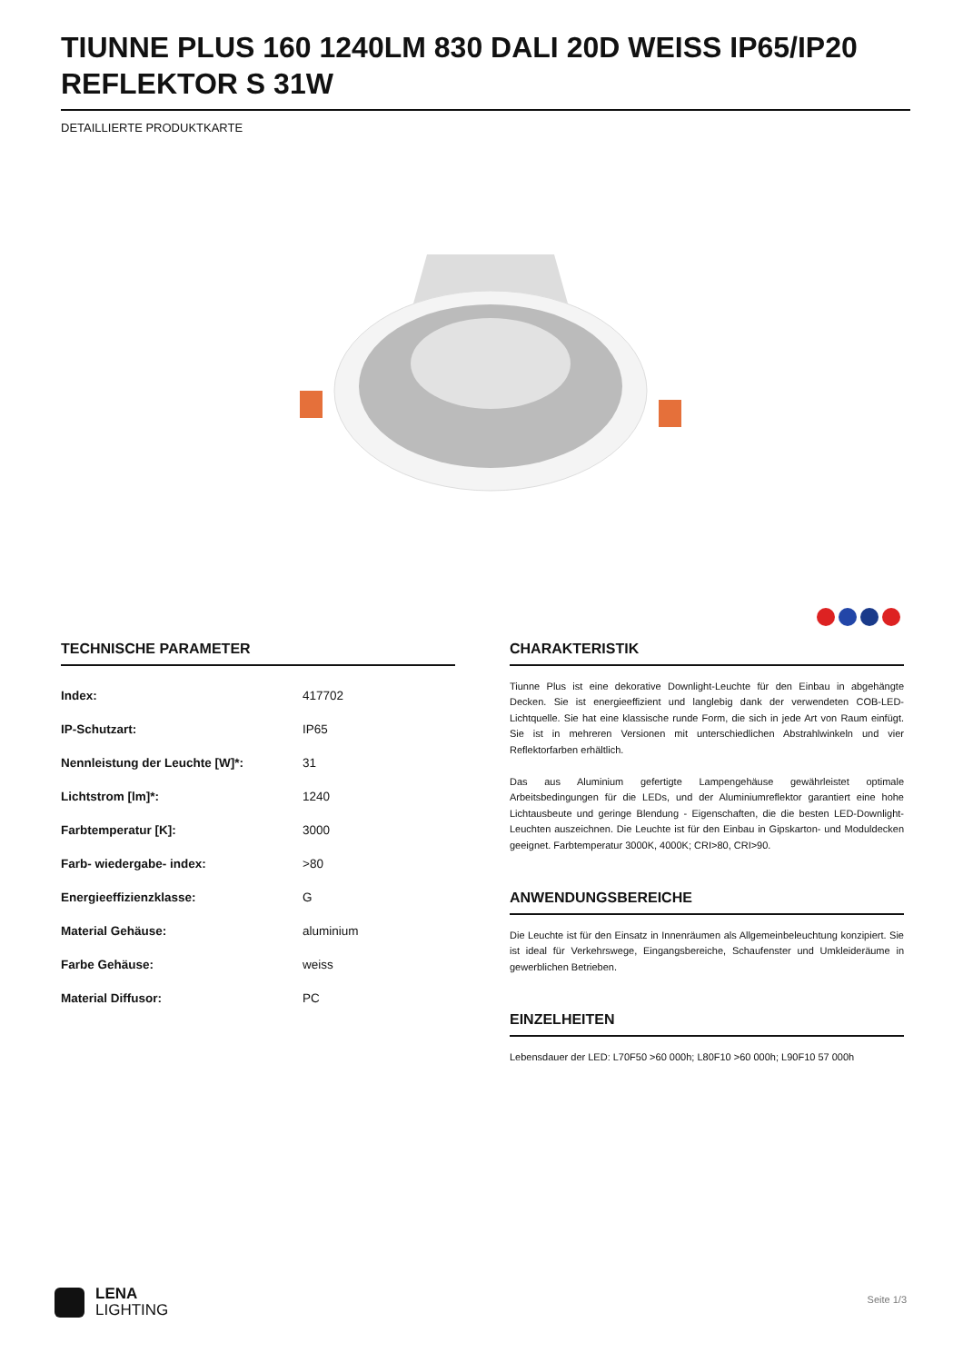TIUNNE PLUS 160 1240LM 830 DALI 20D WEISS IP65/IP20 REFLEKTOR S 31W
DETAILLIERTE PRODUKTKARTE
TECHNISCHE PARAMETER
| Index: | 417702 |
| IP-Schutzart: | IP65 |
| Nennleistung der Leuchte [W]*: | 31 |
| Lichtstrom [lm]*: | 1240 |
| Farbtemperatur [K]: | 3000 |
| Farb- wiedergabe- index: | >80 |
| Energieeffizienzklasse: | G |
| Material Gehäuse: | aluminium |
| Farbe Gehäuse: | weiss |
| Material Diffusor: | PC |
CHARAKTERISTIK
Tiunne Plus ist eine dekorative Downlight-Leuchte für den Einbau in abgehängte Decken. Sie ist energieeffizient und langlebig dank der verwendeten COB-LED-Lichtquelle. Sie hat eine klassische runde Form, die sich in jede Art von Raum einfügt. Sie ist in mehreren Versionen mit unterschiedlichen Abstrahlwinkeln und vier Reflektorfarben erhältlich.
Das aus Aluminium gefertigte Lampengehäuse gewährleistet optimale Arbeitsbedingungen für die LEDs, und der Aluminiumreflektor garantiert eine hohe Lichtausbeute und geringe Blendung - Eigenschaften, die die besten LED-Downlight-Leuchten auszeichnen. Die Leuchte ist für den Einbau in Gipskarton- und Moduldecken geeignet. Farbtemperatur 3000K, 4000K; CRI>80, CRI>90.
ANWENDUNGSBEREICHE
Die Leuchte ist für den Einsatz in Innenräumen als Allgemeinbeleuchtung konzipiert. Sie ist ideal für Verkehrswege, Eingangsbereiche, Schaufenster und Umkleideräume in gewerblichen Betrieben.
EINZELHEITEN
Lebensdauer der LED: L70F50 >60 000h; L80F10 >60 000h; L90F10 57 000h
LENA
LIGHTING
Seite 1/3